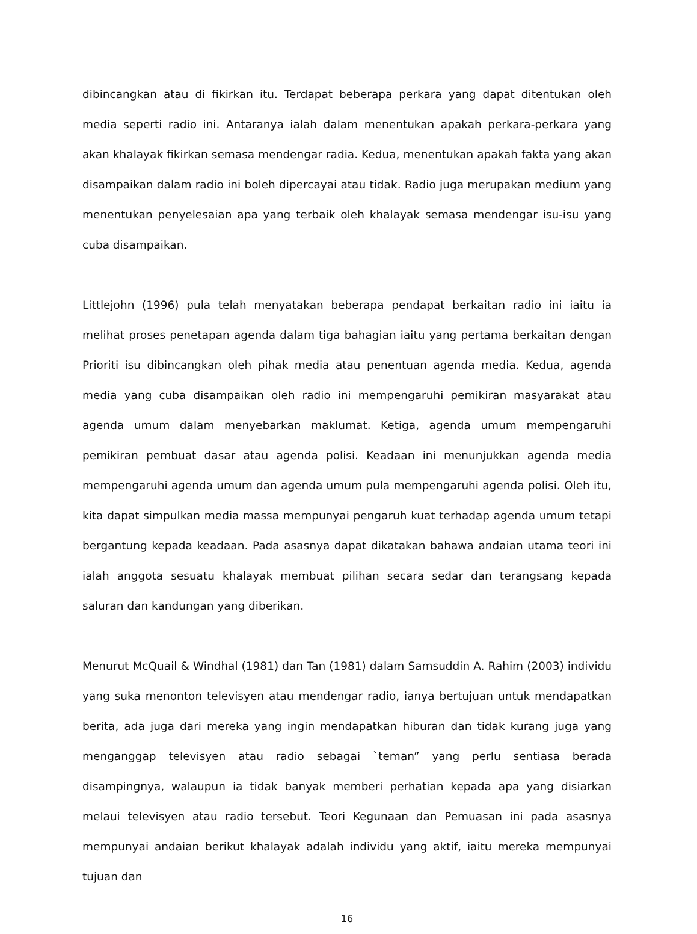dibincangkan atau di fikirkan itu. Terdapat beberapa perkara yang dapat ditentukan oleh media seperti radio ini. Antaranya ialah dalam menentukan apakah perkara-perkara yang akan khalayak fikirkan semasa mendengar radia. Kedua, menentukan apakah fakta yang akan disampaikan dalam radio ini boleh dipercayai atau tidak. Radio juga merupakan medium yang menentukan penyelesaian apa yang terbaik oleh khalayak semasa mendengar isu-isu yang cuba disampaikan.
Littlejohn (1996) pula telah menyatakan beberapa pendapat berkaitan radio ini iaitu ia melihat proses penetapan agenda dalam tiga bahagian iaitu yang pertama berkaitan dengan Prioriti isu dibincangkan oleh pihak media atau penentuan agenda media. Kedua, agenda media yang cuba disampaikan oleh radio ini mempengaruhi pemikiran masyarakat atau agenda umum dalam menyebarkan maklumat. Ketiga, agenda umum mempengaruhi pemikiran pembuat dasar atau agenda polisi. Keadaan ini menunjukkan agenda media mempengaruhi agenda umum dan agenda umum pula mempengaruhi agenda polisi. Oleh itu, kita dapat simpulkan media massa mempunyai pengaruh kuat terhadap agenda umum tetapi bergantung kepada keadaan. Pada asasnya dapat dikatakan bahawa andaian utama teori ini ialah anggota sesuatu khalayak membuat pilihan secara sedar dan terangsang kepada saluran dan kandungan yang diberikan.
Menurut McQuail & Windhal (1981) dan Tan (1981) dalam Samsuddin A. Rahim (2003) individu yang suka menonton televisyen atau mendengar radio, ianya bertujuan untuk mendapatkan berita, ada juga dari mereka yang ingin mendapatkan hiburan dan tidak kurang juga yang menganggap televisyen atau radio sebagai `teman” yang perlu sentiasa berada disampingnya, walaupun ia tidak banyak memberi perhatian kepada apa yang disiarkan melaui televisyen atau radio tersebut. Teori Kegunaan dan Pemuasan ini pada asasnya mempunyai andaian berikut khalayak adalah individu yang aktif, iaitu mereka mempunyai tujuan dan
16